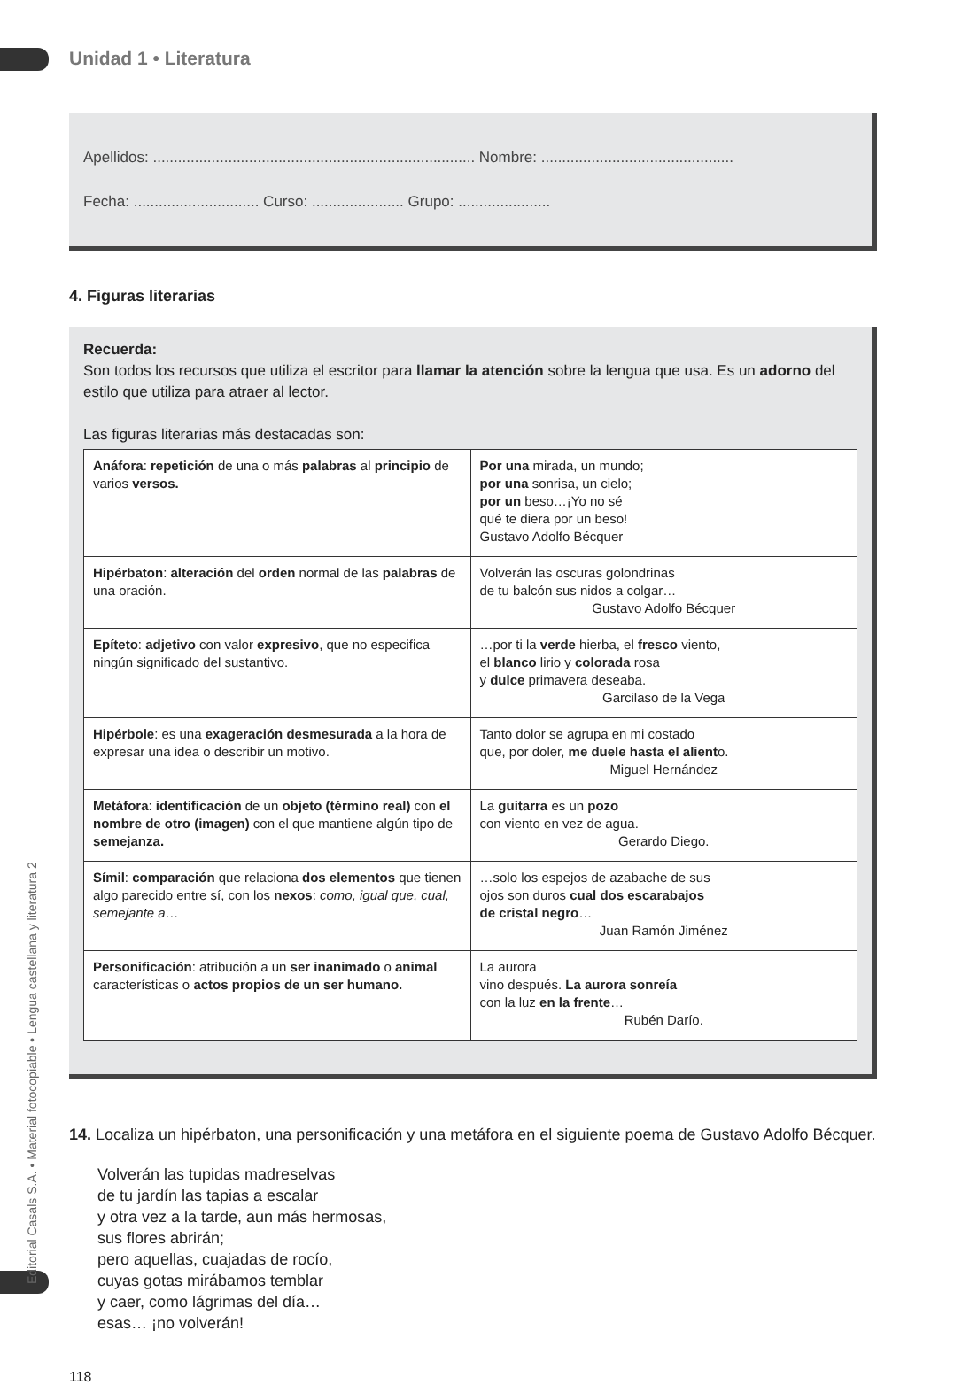Editorial Casals S.A. • Material fotocopiable • Lengua castellana y literatura 2
Unidad 1 • Literatura
Apellidos: ............................................................................. Nombre: ..............................................
Fecha: .............................. Curso: ...................... Grupo: ......................
4. Figuras literarias
Recuerda:
Son todos los recursos que utiliza el escritor para llamar la atención sobre la lengua que usa. Es un adorno del estilo que utiliza para atraer al lector.
Las figuras literarias más destacadas son:
| Anáfora : repetición de una o más palabras al principio de varios versos. | Por una mirada, un mundo; por una sonrisa, un cielo; por un beso…¡Yo no sé qué te diera por un beso! Gustavo Adolfo Bécquer |
| Hipérbaton : alteración del orden normal de las palabras de una oración. | Volverán las oscuras golondrinas de tu balcón sus nidos a colgar… Gustavo Adolfo Bécquer |
| Epíteto : adjetivo con valor expresivo , que no especifica ningún significado del sustantivo. | …por ti la verde hierba, el fresco viento, el blanco lirio y colorada rosa y dulce primavera deseaba. Garcilaso de la Vega |
| Hipérbole : es una exageración desmesurada a la hora de expresar una idea o describir un motivo. | Tanto dolor se agrupa en mi costado que, por doler, me duele hasta el alient o. Miguel Hernández |
| Metáfora : identificación de un objeto (término real) con el nombre de otro (imagen) con el que mantiene algún tipo de semejanza. | La guitarra es un pozo con viento en vez de agua. Gerardo Diego. |
| Símil : comparación que relaciona dos elementos que tienen algo parecido entre sí, con los nexos : como, igual que, cual, semejante a… | …solo los espejos de azabache de sus ojos son duros cual dos escarabajos de cristal negro … Juan Ramón Jiménez |
| Personificación : atribución a un ser inanimado o animal características o actos propios de un ser humano. | La aurora vino después. La aurora sonreía con la luz en la frente … Rubén Darío. |
14. Localiza un hipérbaton, una personificación y una metáfora en el siguiente poema de Gustavo Adolfo Bécquer.
Volverán las tupidas madreselvas
de tu jardín las tapias a escalar
y otra vez a la tarde, aun más hermosas,
sus flores abrirán;
pero aquellas, cuajadas de rocío,
cuyas gotas mirábamos temblar
y caer, como lágrimas del día…
esas… ¡no volverán!
118